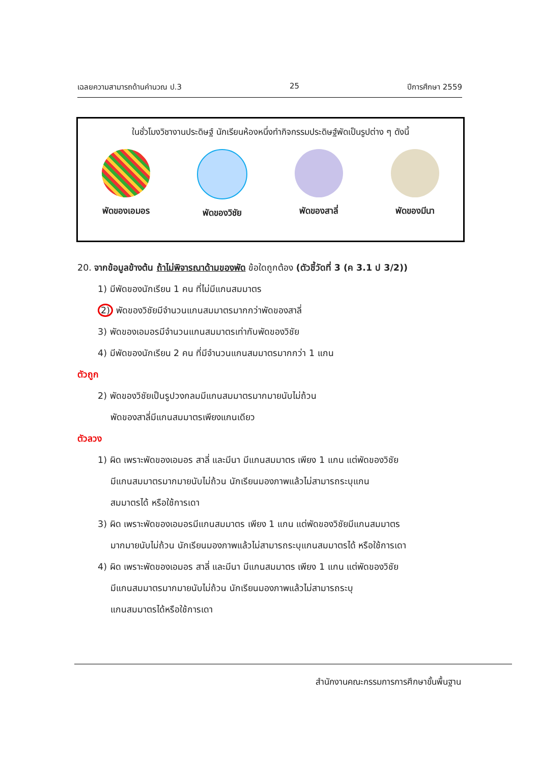เฉลยความสามารถด้านคำนวณ ป.3 25 ปีการศึกษา 2559
ในชั่วโมงวิชางานประดิษฐ์ นักเรียนห้องหนึ่งทำกิจกรรมประดิษฐ์พัดเป็นรูปต่าง ๆ ดังนี้
พัดของเอมอร พัดของวิชัย พัดของสาลี่ พัดของมีนา
20. จากข้อมูลข้างต้น ถ้าไม่พิจารณาด้ามของพัด ข้อใดถูกต้อง (ตัวชี้วัดที่ 3 (ค 3.1 ป 3/2))
1) มีพัดของนักเรียน 1 คน ที่ไม่มีแกนสมมาตร
2) พัดของวิชัยมีจำนวนแกนสมมาตรมากกว่าพัดของสาลี่
3) พัดของเอมอรมีจำนวนแกนสมมาตรเท่ากับพัดของวิชัย
4) มีพัดของนักเรียน 2 คน ที่มีจำนวนแกนสมมาตรมากกว่า 1 แกน
ตัวถูก
2) พัดของวิชัยเป็นรูปวงกลมมีแกนสมมาตรมากมายนับไม่ถ้วน
พัดของสาลี่มีแกนสมมาตรเพียงแกนเดียว
ตัวลวง
1) ผิด เพราะพัดของเอมอร สาลี่ และมีนา มีแกนสมมาตร เพียง 1 แกน แต่พัดของวิชัย
มีแกนสมมาตรมากมายนับไม่ถ้วน นักเรียนมองภาพแล้วไม่สามารถระบุแกน
สมมาตรได้ หรือใช้การเดา
3) ผิด เพราะพัดของเอมอรมีแกนสมมาตร เพียง 1 แกน แต่พัดของวิชัยมีแกนสมมาตร
มากมายนับไม่ถ้วน นักเรียนมองภาพแล้วไม่สามารถระบุแกนสมมาตรได้ หรือใช้การเดา
4) ผิด เพราะพัดของเอมอร สาลี่ และมีนา มีแกนสมมาตร เพียง 1 แกน แต่พัดของวิชัย
มีแกนสมมาตรมากมายนับไม่ถ้วน นักเรียนมองภาพแล้วไม่สามารถระบุ
แกนสมมาตรได้หรือใช้การเดา
สำนักงานคณะกรรมการการศึกษาขั้นพื้นฐาน